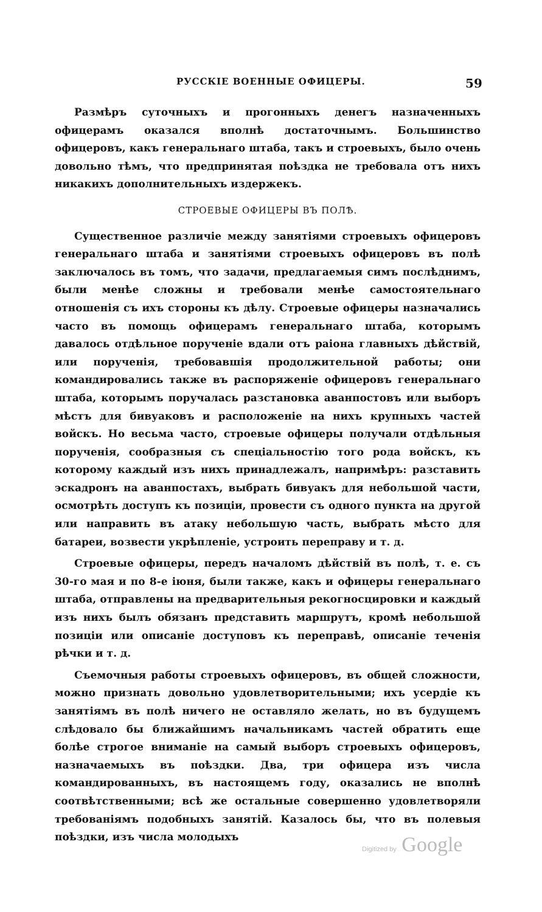РУССКІЕ ВОЕННЫЕ ОФИЦЕРЫ. 59
Размѣръ суточныхъ и прогонныхъ денегъ назначенныхъ офицерамъ оказался вполнѣ достаточнымъ. Большинство офицеровъ, какъ генеральнаго штаба, такъ и строевыхъ, было очень довольно тѣмъ, что предпринятая поѣздка не требовала отъ нихъ никакихъ дополнительныхъ издержекъ.
СТРОЕВЫЕ ОФИЦЕРЫ ВЪ ПОЛѢ.
Существенное различіе между занятіями строевыхъ офицеровъ генеральнаго штаба и занятіями строевыхъ офицеровъ въ полѣ заключалось въ томъ, что задачи, предлагаемыя симъ послѣднимъ, были менѣе сложны и требовали менѣе самостоятельнаго отношенія съ ихъ стороны къ дѣлу. Строевые офицеры назначались часто въ помощь офицерамъ генеральнаго штаба, которымъ давалось отдѣльное порученіе вдали отъ раіона главныхъ дѣйствій, или порученія, требовавшія продолжительной работы; они командировались также въ распоряженіе офицеровъ генеральнаго штаба, которымъ поручалась разстановка аванпостовъ или выборъ мѣстъ для бивуаковъ и расположеніе на нихъ крупныхъ частей войскъ. Но весьма часто, строевые офицеры получали отдѣльныя порученія, сообразныя съ спеціальностію того рода войскъ, къ которому каждый изъ нихъ принадлежалъ, напримѣръ: разставить эскадронъ на аванпостахъ, выбрать бивуакъ для небольшой части, осмотрѣть доступъ къ позиціи, провести съ одного пункта на другой или направить въ атаку небольшую часть, выбрать мѣсто для батареи, возвести укрѣпленіе, устроить переправу и т. д.
Строевые офицеры, передъ началомъ дѣйствій въ полѣ, т. е. съ 30-го мая и по 8-е іюня, были также, какъ и офицеры генеральнаго штаба, отправлены на предварительныя рекогносцировки и каждый изъ нихъ былъ обязанъ представить маршрутъ, кромѣ небольшой позиціи или описаніе доступовъ къ переправѣ, описаніе теченія рѣчки и т. д.
Съемочныя работы строевыхъ офицеровъ, въ общей сложности, можно признать довольно удовлетворительными; ихъ усердіе къ занятіямъ въ полѣ ничего не оставляло желать, но въ будущемъ слѣдовало бы ближайшимъ начальникамъ частей обратить еще болѣе строгое вниманіе на самый выборъ строевыхъ офицеровъ, назначаемыхъ въ поѣздки. Два, три офицера изъ числа командированныхъ, въ настоящемъ году, оказались не вполнѣ соотвѣтственными; всѣ же остальные совершенно удовлетворяли требованіямъ подобныхъ занятій. Казалось бы, что въ полевыя поѣздки, изъ числа молодыхъ
Digitized by Google